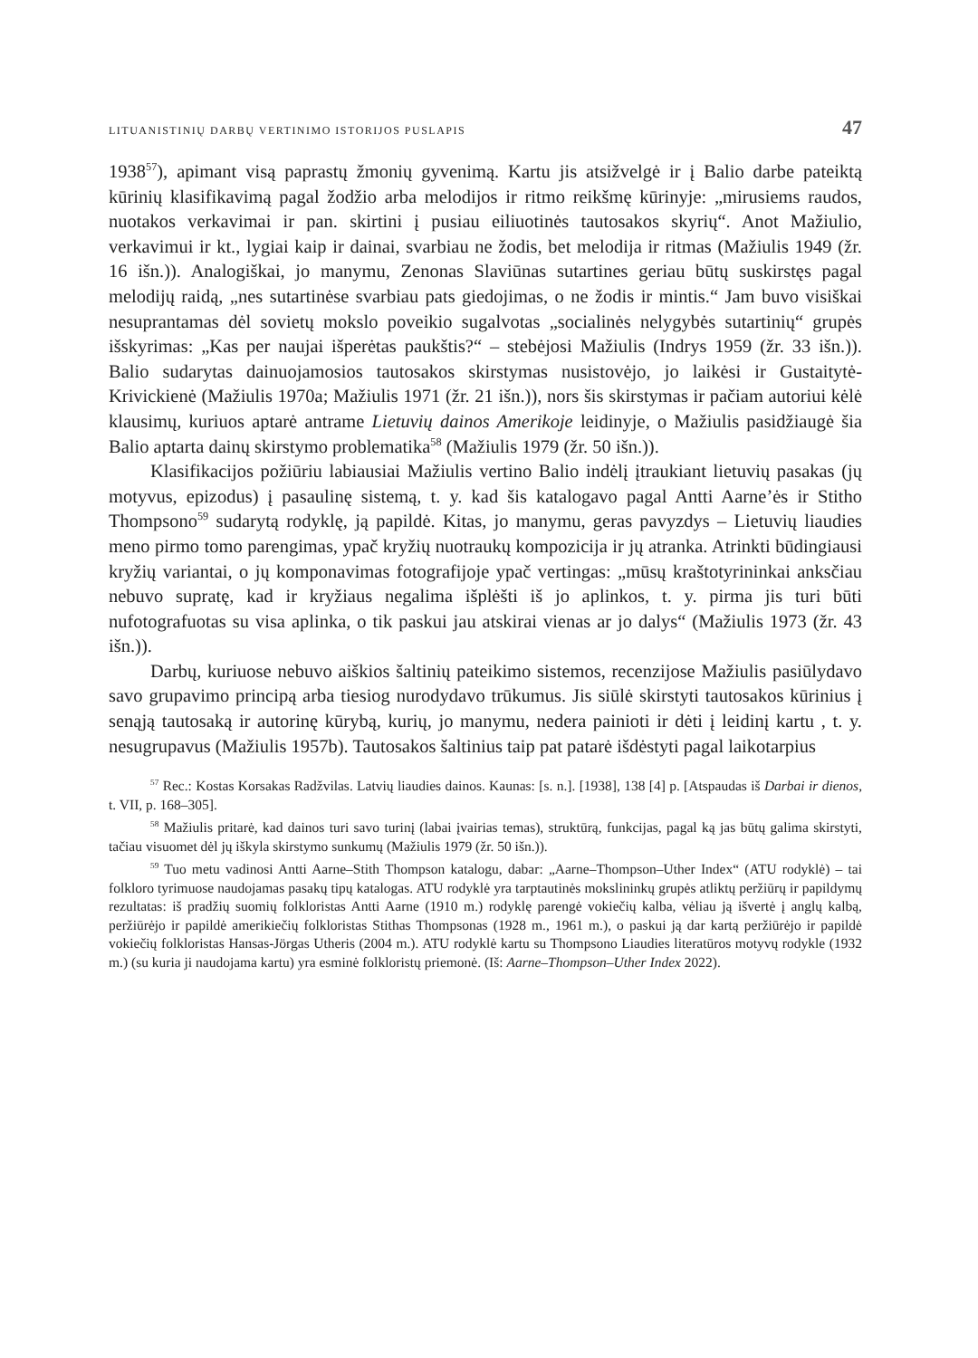LITUANISTINIŲ DARBŲ VERTINIMO ISTORIJOS PUSLAPIS 47
1938<sup>57</sup>), apimant visą paprastų žmonių gyvenimą. Kartu jis atsižvelgė ir į Balio darbe pateiktą kūrinių klasifikavimą pagal žodžio arba melodijos ir ritmo reikšmę kūrinyje: „mirusiems raudos, nuotakos verkavimai ir pan. skirtini į pusiau eiliuotinės tautosakos skyrių“. Anot Mažiulio, verkavimui ir kt., lygiai kaip ir dainai, svarbiau ne žodis, bet melodija ir ritmas (Mažiulis 1949 (žr. 16 išn.)). Analogiškai, jo manymu, Zenonas Slaviūnas sutartines geriau būtų suskirstęs pagal melodijų raidą, „nes sutartinėse svarbiau pats giedojimas, o ne žodis ir mintis.“ Jam buvo visiškai nesuprantamas dėl sovietų mokslo poveikio sugalvotas „socialinės nelygybės sutartinių“ grupės išskyrimas: „Kas per naujai išperėtas paukštis?“ – stebėjosi Mažiulis (Indrys 1959 (žr. 33 išn.)). Balio sudarytas dainuojamosios tautosakos skirstymas nusistovėjo, jo laikėsi ir Gustaitytė-Krivickienė (Mažiulis 1970a; Mažiulis 1971 (žr. 21 išn.)), nors šis skirstymas ir pačiam autoriui kėlė klausimų, kuriuos aptarė antrame Lietuvių dainos Amerikoje leidinyje, o Mažiulis pasidžiaugė šia Balio aptarta dainų skirstymo problematika<sup>58</sup> (Mažiulis 1979 (žr. 50 išn.)).
Klasifikacijos požiūriu labiausiai Mažiulis vertino Balio indėlį įtraukiant lietuvių pasakas (jų motyvus, epizodus) į pasaulinę sistemą, t. y. kad šis katalogavo pagal Antti Aarne’ės ir Stitho Thompsono<sup>59</sup> sudarytą rodyklę, ją papildė. Kitas, jo manymu, geras pavyzdys – Lietuvių liaudies meno pirmo tomo parengimas, ypač kryžių nuotraukų kompozicija ir jų atranka. Atrinkti būdingiausi kryžių variantai, o jų komponavimas fotografijoje ypač vertingas: „mūsų kraštotyrininkai anksčiau nebuvo supratę, kad ir kryžiaus negalima išplėšti iš jo aplinkos, t. y. pirma jis turi būti nufotografuotas su visa aplinka, o tik paskui jau atskirai vienas ar jo dalys“ (Mažiulis 1973 (žr. 43 išn.)).
Darbų, kuriuose nebuvo aiškios šaltinių pateikimo sistemos, recenzijose Mažiulis pasiūlydavo savo grupavimo principą arba tiesiog nurodydavo trūkumus. Jis siūlė skirstyti tautosakos kūrinius į senąją tautosaką ir autorinę kūrybą, kurių, jo manymu, nedera painioti ir dėti į leidinį kartu , t. y. nesugrupavus (Mažiulis 1957b). Tautosakos šaltinius taip pat patarė išdėstyti pagal laikotarpius
<sup>57</sup> Rec.: Kostas Korsakas Radžvilas. Latvių liaudies dainos. Kaunas: [s. n.]. [1938], 138 [4] p. [Atspaudas iš Darbai ir dienos, t. VII, p. 168–305].
<sup>58</sup> Mažiulis pritarė, kad dainos turi savo turinį (labai įvairias temas), struktūrą, funkcijas, pagal ką jas būtų galima skirstyti, tačiau visuomet dėl jų iškyla skirstymo sunkumų (Mažiulis 1979 (žr. 50 išn.)).
<sup>59</sup> Tuo metu vadinosi Antti Aarne–Stith Thompson katalogu, dabar: „Aarne–Thompson–Uther Index“ (ATU rodyklė) – tai folkloro tyrimuose naudojamas pasakų tipų katalogas. ATU rodyklė yra tarptautinės mokslininkų grupės atliktų peržiūrų ir papildymų rezultatas: iš pradžių suomių folkloristas Antti Aarne (1910 m.) rodyklę parengė vokiečių kalba, vėliau ją išvertė į anglų kalbą, peržiūrėjo ir papildė amerikiečių folkloristas Stithas Thompsonas (1928 m., 1961 m.), o paskui ją dar kartą peržiūrėjo ir papildė vokiečių folkloristas Hansas-Jörgas Utheris (2004 m.). ATU rodyklė kartu su Thompsono Liaudies literatūros motyvų rodykle (1932 m.) (su kuria ji naudojama kartu) yra esminė folkloristų priemonė. (Iš: Aarne–Thompson–Uther Index 2022).